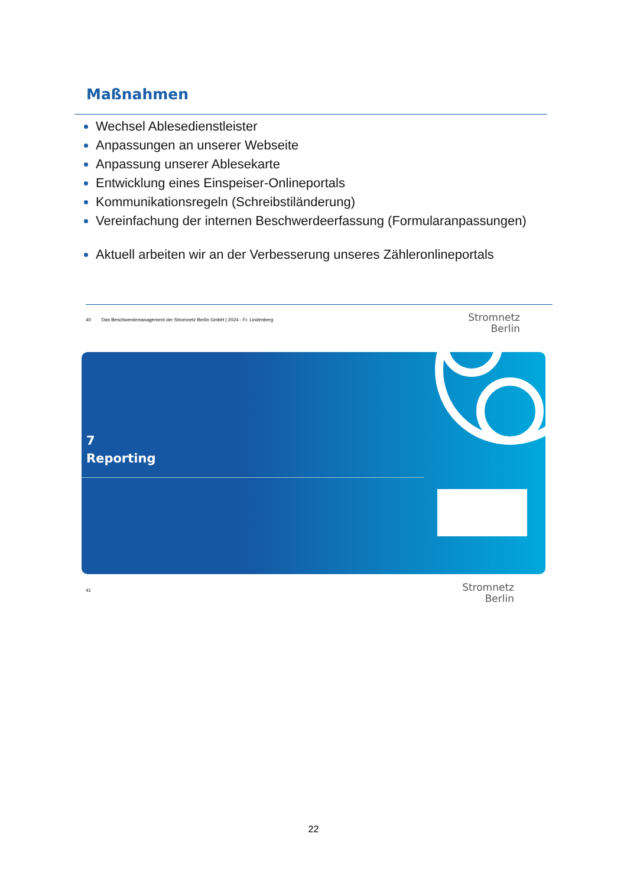Maßnahmen
Wechsel Ablesedienstleister
Anpassungen an unserer Webseite
Anpassung unserer Ablesekarte
Entwicklung eines Einspeiser-Onlineportals
Kommunikationsregeln (Schreibstiländerung)
Vereinfachung der internen Beschwerdeerfassung (Formularanpassungen)
Aktuell arbeiten wir an der Verbesserung unseres Zähleronlineportals
40 Das Beschwerdemanagement der Stromnetz Berlin GmbH | 2024 - Fr. Lindenberg
Stromnetz
Berlin
7
Reporting
41
Stromnetz
Berlin
22